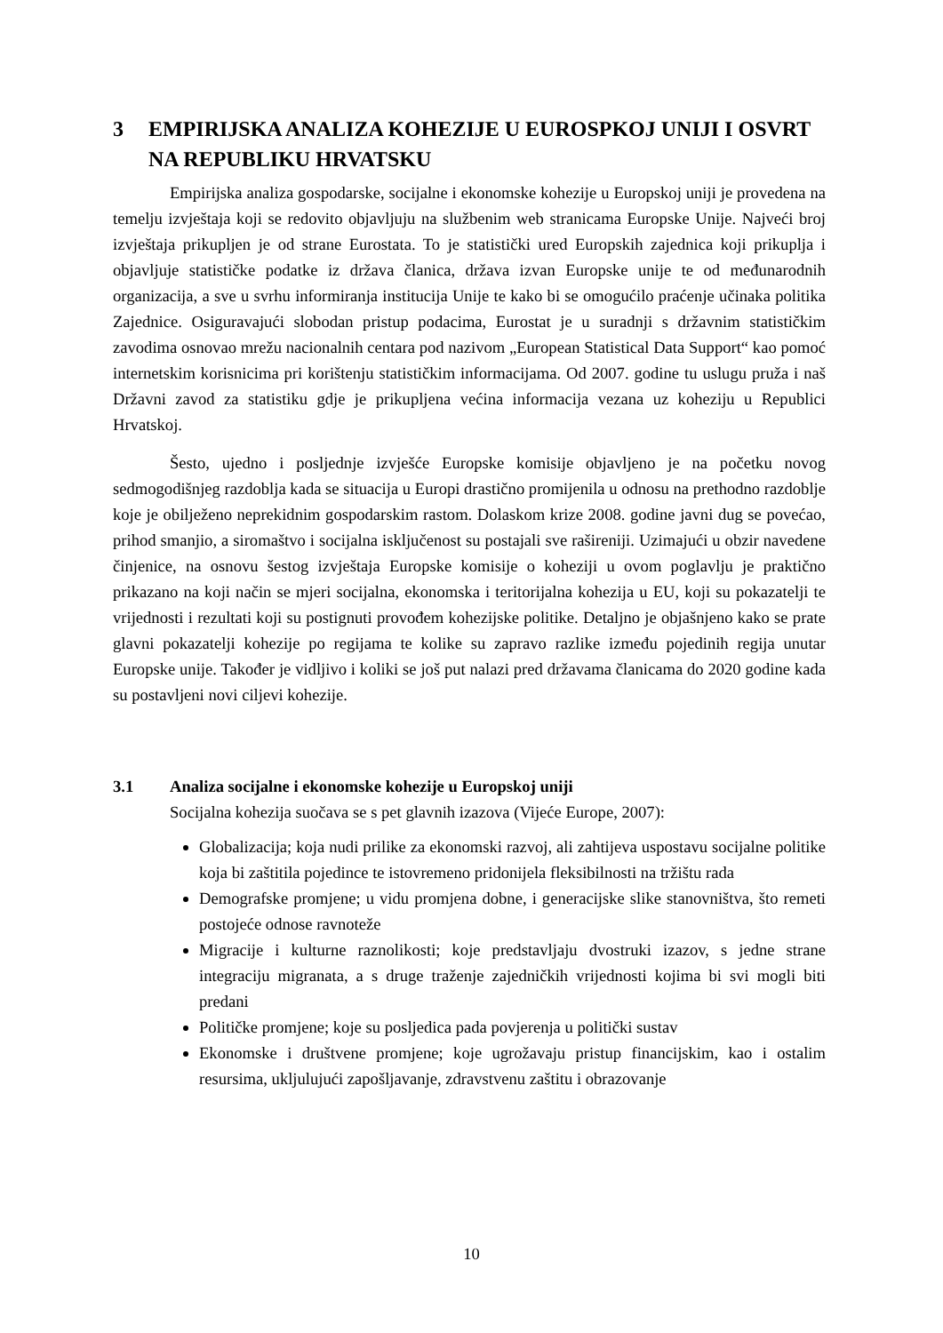3 EMPIRIJSKA ANALIZA KOHEZIJE U EUROSPKOJ UNIJI I OSVRT NA REPUBLIKU HRVATSKU
Empirijska analiza gospodarske, socijalne i ekonomske kohezije u Europskoj uniji je provedena na temelju izvještaja koji se redovito objavljuju na službenim web stranicama Europske Unije. Najveći broj izvještaja prikupljen je od strane Eurostata. To je statistički ured Europskih zajednica koji prikuplja i objavljuje statističke podatke iz država članica, država izvan Europske unije te od međunarodnih organizacija, a sve u svrhu informiranja institucija Unije te kako bi se omogućilo praćenje učinaka politika Zajednice. Osiguravajući slobodan pristup podacima, Eurostat je u suradnji s državnim statističkim zavodima osnovao mrežu nacionalnih centara pod nazivom „European Statistical Data Support“ kao pomoć internetskim korisnicima pri korištenju statističkim informacijama. Od 2007. godine tu uslugu pruža i naš Državni zavod za statistiku gdje je prikupljena većina informacija vezana uz koheziju u Republici Hrvatskoj.
Šesto, ujedno i posljednje izvješće Europske komisije objavljeno je na početku novog sedmogodišnjeg razdoblja kada se situacija u Europi drastično promijenila u odnosu na prethodno razdoblje koje je obilježeno neprekidnim gospodarskim rastom. Dolaskom krize 2008. godine javni dug se povećao, prihod smanjio, a siromaštvo i socijalna isključenost su postajali sve rašireniji. Uzimajući u obzir navedene činjenice, na osnovu šestog izvještaja Europske komisije o koheziji u ovom poglavlju je praktično prikazano na koji način se mjeri socijalna, ekonomska i teritorijalna kohezija u EU, koji su pokazatelji te vrijednosti i rezultati koji su postignuti provođem kohezijske politike. Detaljno je objašnjeno kako se prate glavni pokazatelji kohezije po regijama te kolike su zapravo razlike između pojedinih regija unutar Europske unije. Također je vidljivo i koliki se još put nalazi pred državama članicama do 2020 godine kada su postavljeni novi ciljevi kohezije.
3.1 Analiza socijalne i ekonomske kohezije u Europskoj uniji
Socijalna kohezija suočava se s pet glavnih izazova (Vijeće Europe, 2007):
Globalizacija; koja nudi prilike za ekonomski razvoj, ali zahtijeva uspostavu socijalne politike koja bi zaštitila pojedince te istovremeno pridonijela fleksibilnosti na tržištu rada
Demografske promjene; u vidu promjena dobne, i generacijske slike stanovništva, što remeti postojeće odnose ravnoteže
Migracije i kulturne raznolikosti; koje predstavljaju dvostruki izazov, s jedne strane integraciju migranata, a s druge traženje zajedničkih vrijednosti kojima bi svi mogli biti predani
Političke promjene; koje su posljedica pada povjerenja u politički sustav
Ekonomske i društvene promjene; koje ugrožavaju pristup financijskim, kao i ostalim resursima, ukljulujući zapošljavanje, zdravstvenu zaštitu i obrazovanje
10